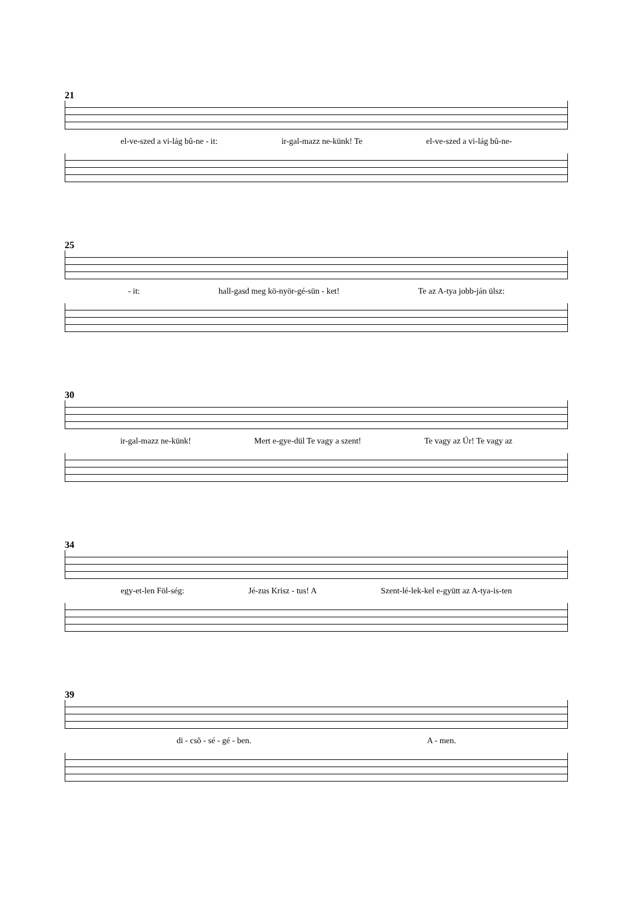21
el-ve-szed a vi-lág bû-ne - it: ir-gal-mazz ne-künk! Te el-ve-szed a vi-lág bû-ne-
25
- it: hall-gasd meg kö-nyör-gé-sün - ket! Te az A-tya jobb-ján ülsz:
30
ir-gal-mazz ne-künk! Mert e-gye-dül Te vagy a szent! Te vagy az Úr! Te vagy az
34
egy-et-len Föl-ség: Jé-zus Krisz - tus! A Szent-lé-lek-kel e-gyütt az A-tya-is-ten
39
di - csõ - sé - gé - ben. A - men.